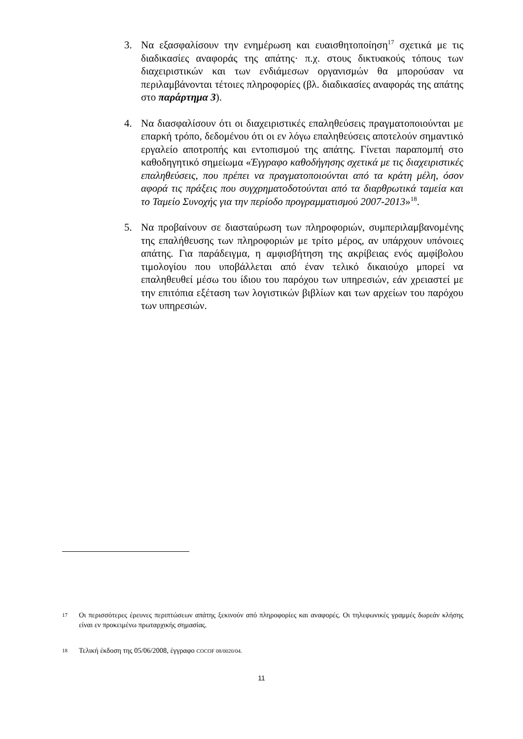3. Να εξασφαλίσουν την ενημέρωση και ευαισθητοποίηση<sup>17</sup> σχετικά με τις διαδικασίες αναφοράς της απάτης· π.χ. στους δικτυακούς τόπους των διαχειριστικών και των ενδιάμεσων οργανισμών θα μπορούσαν να περιλαμβάνονται τέτοιες πληροφορίες (βλ. διαδικασίες αναφοράς της απάτης στο παράρτημα 3).
4. Να διασφαλίσουν ότι οι διαχειριστικές επαληθεύσεις πραγματοποιούνται με επαρκή τρόπο, δεδομένου ότι οι εν λόγω επαληθεύσεις αποτελούν σημαντικό εργαλείο αποτροπής και εντοπισμού της απάτης. Γίνεται παραπομπή στο καθοδηγητικό σημείωμα «Έγγραφο καθοδήγησης σχετικά με τις διαχειριστικές επαληθεύσεις, που πρέπει να πραγματοποιούνται από τα κράτη μέλη, όσον αφορά τις πράξεις που συγχρηματοδοτούνται από τα διαρθρωτικά ταμεία και το Ταμείο Συνοχής για την περίοδο προγραμματισμού 2007-2013»<sup>18</sup>.
5. Να προβαίνουν σε διασταύρωση των πληροφοριών, συμπεριλαμβανομένης της επαλήθευσης των πληροφοριών με τρίτο μέρος, αν υπάρχουν υπόνοιες απάτης. Για παράδειγμα, η αμφισβήτηση της ακρίβειας ενός αμφίβολου τιμολογίου που υποβάλλεται από έναν τελικό δικαιούχο μπορεί να επαληθευθεί μέσω του ίδιου του παρόχου των υπηρεσιών, εάν χρειαστεί με την επιτόπια εξέταση των λογιστικών βιβλίων και των αρχείων του παρόχου των υπηρεσιών.
17 Οι περισσότερες έρευνες περιπτώσεων απάτης ξεκινούν από πληροφορίες και αναφορές. Οι τηλεφωνικές γραμμές δωρεάν κλήσης είναι εν προκειμένω πρωταρχικής σημασίας.
18 Τελική έκδοση της 05/06/2008, έγγραφο COCOF 08/0020/04.
11